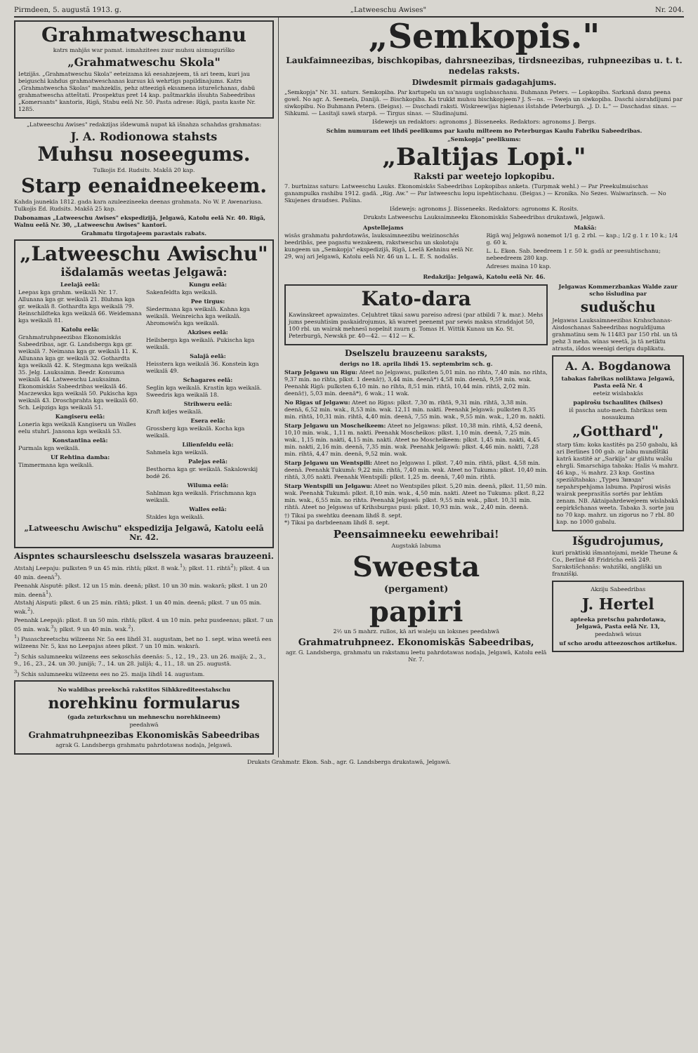Pirmdeen, 5. augustā 1913. g. „Latweeschu Awises" Nr. 204.
Grahmatweschanu
katrs mahjās war pamat. ismahzitees zaur muhsu aismuguriško
„Grahmatweschu Skola"
Ietzijās. „Grahmatweschu Skola" eeteizama kā eesahzejeem, tā ari teem, kuri jau beiguschi kahdus grahmatweschanas kursus kā wehrtigs papildinajums. Katrs „Grahmatwescha Skolas" mahzeklis, pehz atteezigā eksamena isturešchanas, dabū grahmatwescha atteštati. Prospektus pret 14 kap. paštmarkās išsuhta Sabeedribas „Komersants" kantoris, Rigā, Stabu eelā Nr. 50. Pasta adrese: Rigā, pasta kaste Nr. 1285.
„Latweeschu Awises" redakzijas išdewumā nupat kā išnahza schahdas grahmatas:
J. A. Rodionowa stahsts
Muhsu noseegums.
Tulkojis Ed. Rudsits. Makšā 20 kap.
Starp eenaidneekeem.
Kahda jauneklа 1812. gada kara azuleezineeka deenas grahmata. No W. P. Awenariusa. Tulkojis Ed. Rudsits. Makšā 25 kap.
Dabonamas „Latweeschu Awises" ekspedizijā, Jelgawā, Katolu eelā Nr. 40. Rigā, Walnu eelā Nr. 30, „Latweeschu Awises" kantorī.
Grahmatu tirgotajeem parastais rabats.
„Latweeschu Awischu"
išdalamās weetas Jelgawā:
Leelajā eelā:
Leepas kga grahm. weikalā Nr. 17. Allunana kga gr. weikalā 21. Bluhma kga gr. weikalā 8. Gothardta kga weikalā 79. Reinschildteka kga weikalā 66. Weidemana kga weikalā 81.
Katolu eelā:
Grahmatruhpneezibas Ekonomiskās Sabeedribas, agr. G. Landsberga kga gr. weikalā 7. Neimana kga gr. weikalā 11. K. Allunana kga gr. weikalā 32. Gothardta kga weikalā 42. K. Stegmana kga weikalā 35. Jelg. Lauksaimn. Beedr. Konsuma weikalā 44. Latweeschu Lauksaimn. Ekonomiskās Sabeedribas weikalā 46. Maczewska kga weikalā 50. Pukischa kga weikalā 43. Droschprahta kga weikalā 60. Sch. Leipziga kga weikalā 51.
Kangiseru eelā:
Loneria kga weikalā Kangiseru un Walles eelu stuhrī. Jansona kga weikalā 53.
Konstantina eelā:
Purmala kga weikalā.
Uf Rehtina damba:
Timmermana kga weikalā.
Kungu eelā:
Sakenfeldta kga weikalā.
Pee tirgus:
Siedermana kga weikalā. Kahna kga weikalā. Weinreicha kga weikalā. Abromowiča kga weikalā.
Akzises eelā:
Heilsberga kga weikalā. Pukischa kga weikalā.
Salajā eelā:
Heisstera kga weikalā 36. Konstein kga weikalā 49.
Schagares eelā:
Seglin kga weikalā. Krastin kga weikalā. Sweedris kga weikalā 18.
Strihweru eelā:
Kraft kdjes weikalā.
Esera eelā:
Grossberg kga weikalā. Kocha kga weikalā.
Lilienfeldu eelā:
Sahmela kga weikalā.
Palejas eelā:
Besthorna kga gr. weikalā. Sakalowskij bodē 26.
Wiluma eelā:
Sahlman kga weikalā. Frischmana kga weikalā.
Walles eelā:
Stakles kga weikalā.
„Latweeschu Awischu" ekspedizija Jelgawā, Katolu eelā Nr. 42.
Aispntes schaursleeschu dselsszela wasaras brauzeeni.
Atstahj Leepaju: pulksten 9 un 45 min. rihtā; plkst. 8 wak.<sup>1</sup>); plkst. 11. rihtā<sup>2</sup>); plkst. 4 un 40 min. deenā<sup>3</sup>).
Peenahk Aisputē: plkst. 12 un 15 min. deenā; plkst. 10 un 30 min. wakarā; plkst. 1 un 20 min. deenā<sup>1</sup>).
Atstahj Aisputi: plkst. 6 un 25 min. rihtā; plkst. 1 un 40 min. deenā; plkst. 7 un 05 min. wak.<sup>2</sup>).
Peenahk Leepajā: plkst. 8 un 50 min. rihtā; plkst. 4 un 10 min. pehz pusdeenas; plkst. 7 un 05 min. wak.<sup>3</sup>); plkst. 9 un 40 min. wak.<sup>2</sup>).
<sup>1</sup>) Pasaschreetschu wilzeens Nr. 5a ees lihdš 31. augustam, bet no 1. sept. wina weetā ees wilzeens Nr. 5, kas no Leepajas atees plkst. 7 un 10 min. wakarā.
<sup>2</sup>) Schis salumneeku wilzeens ees sekoschās deenās: 5., 12., 19., 23. un 26. maijā; 2., 3., 9., 16., 23., 24. un 30. junijā; 7., 14. un 28. julijā; 4., 11., 18. un 25. augustā.
<sup>3</sup>) Schis salumneeku wilzeens ees no 25. maija lihdš 14. augustam.
No waldibas preekschā rakstitos Sihkkrediteestahschu
norehkinu formularus
(gada zeturkschnu un mehneschu norehkineem)
peedahwā
Grahmatruhpneezibas Ekonomiskās Sabeedribas
agrak G. Landsberga grahmatu pahrdotawas nodaļa, Jelgawā.
„Semkopis."
Laukfaimneezibas, bischkopibas, dahrsneezibas, tirdsneezibas, ruhpneezibas u. t. t. nedelas raksts.
Diwdesmit pirmais gadagahjums.
„Semkopja" Nr. 31. saturs. Semkopiba. Par kartupelu un sa'naugu usglabaschanu. Buhmann Peters. — Lopkopiba. Sarkanā danu peena gowš. No agr. A. Seemela, Danijā. — Bischkopiba. Ka trukkt muhsu bischkopjeem? J. S—ns. — Sweja un siwkopiba. Daschi aisrahdijumi par siwkopibu. No Buhmann Petera. (Beigas). — Daschadi raksti. Wiskreewijas higienas išstahde Peterburgā. „J. D. L." — Daschadas sinas. — Sihkumi. — Lasitaji sawā starpā. — Tirgus sinas. — Sludinajumi.
Išdewejs un redaktors: agronoms J. Bisseneeks. Redaktors: agronoms J. Bergs.
Schim numuram eet lihdš peelikums par kaulu milteem no Peterburgas Kaulu Fabriku Sabeedribas.
„Semkopja" peelikums:
„Baltijas Lopi."
Raksti par weetejo lopkopibu.
7. burtnizas saturs: Latweeschu Lauks. Ekonomiskās Sabeedribas Lopkopibas anketa. (Turpmak wehl.) — Par Preekulmuischas ganampulka rashibu 1912. gadā. „Rig. Aw." — Par latweeschu lopu ispehtischanu. (Beigas.) — Kronika. No Sezes. Waiwarinsch. — No Skujenes draudses. Pašina.
Išdewejs: agronoms J. Bisseneeks. Redaktors: agronoms K. Rosits.
Drukats Latweeschu Lauksaimneeku Ekonomiskās Sabeedribas drukatawā, Jelgawā.
Apstellejams
wisās grahmatu pahrdotawās, lauksaimneezibu weizinoschās beedribās, pee pagastu wezakeem, rakstweschu un skolotaju kungeem un „Semkopja" ekspedizijā, Rigā, Leelā Kehninu eelā Nr. 29, waj ari Jelgawā, Katolu eelā Nr. 46 un L. L. E. S. nodalās.
Makšā:
Rigā waj Jelgawā nonemot 1/1 g. 2 rbl. — kap.; 1/2 g. 1 r. 10 k.; 1/4 g. 60 k.
L. L. Ekon. Sab. beedreem 1 r. 50 k. gadā ar peesuhtischanu; nebeedreem 280 kap.
Adreses maina 10 kap.
Redakzija: Jelgawā, Katolu eelā Nr. 46.
Kato-dara
Kawinskreet apwaizates. Ceļuhtret tikai sawu pareiso adresi (par atbildi 7 k. mar.). Mehs jums peesuhtisim paskaidrojumus, kā wareet peenemt par sewis maksa straddajot 50, 100 rbl. un wairak mehnesī nopelnit zaurn g. Tomas H. Wittik Kunau un Ko. St. Peterburgā, Newskā pr. 40—42. — 412 — K.
Dselszelu brauzeenu saraksts,
derigs no 18. aprila lihdš 15. septembrim sch. g.
Starp Jelgawu un Rigu: Ateet no Jelgawas, pulksten 5,01 min. no rihta, 7,40 min. no rihta, 9,37 min. no rihta, plkst. 1 deenā†), 3,44 min. deenā*) 4,58 min. deenā, 9,59 min. wak. Peenahk Rigā: pulksten 6,10 min. no rihta, 8,51 min. rihtā, 10,44 min. rihtā, 2,02 min. deenā†), 5,03 min. deenā*), 6 wak.; 11 wak.
No Rigas uf Jelgawu: Ateet no Rigas: plkst. 7,30 m. rihtā, 9,31 min. rihtā, 3,38 min. deenā, 6,52 min. wak., 8,53 min. wak. 12,11 min. nakti. Peenahk Jelgawā: pulksten 8,35 min. rihtā, 10,31 min. rihtā, 4,40 min. deenā, 7,55 min. wak., 9,55 min. wak., 1,20 m. nakti.
Starp Jelgawu un Moscheikeem: Ateet no Jelgawas: plkst. 10,38 min. rihtā, 4,52 deenā, 10,10 min. wak., 1,11 m. nakti. Peenahk Moscheikos: plkst. 1,10 min. deenā, 7,25 min. wak., 1,15 min. nakti, 4,15 min. nakti. Ateet no Moscheikeem: plkst. 1,45 min. nakti, 4,45 min. nakti, 2,16 min. deenā, 7,35 min. wak. Peenahk Jelgawā: plkst. 4,46 min. nakti, 7,28 min. rihtā, 4,47 min. deenā, 9,52 min. wak.
Starp Jelgawu un Wentspili: Ateet no Jelgawas I. plkst. 7,40 min. rihtā, plkst. 4,58 min. deenā. Peenahk Tukumā: 9,22 min. rihtā, 7,40 min. wak. Ateet no Tukuma: plkst. 10,40 min. rihtā, 3,05 nakti. Peenahk Wentspilī: plkst. 1,25 m. deenā, 7,40 min. rihtā.
Starp Wentspili un Jelgawu: Ateet no Wentspiles plkst. 5,20 min. deenā, plkst. 11,50 min. wak. Peenahk Tukumā: plkst. 8,10 min. wak., 4,50 min. nakti. Ateet no Tukuma: plkst. 8,22 min. wak., 6,55 min. no rihta. Peenahk Jelgawā: plkst. 9,55 min wak., plkst. 10,31 min. rihtā. Ateet no Jelgawas uf Krihsburgas pusi: plkst. 10,93 min. wak., 2,40 min. deenā.
†) Tikai pa swehtku deenam lihdš 8. sept.
*) Tikai pa darbdeenam lihdš 8. sept.
Peensaimneeku eewehribai!
Augstakā labuma
Sweesta
(pergament)
papiri
2½ un 5 mahrz. rullos, kā ari waleju un loksnes peedahwā
Grahmatruhpneez. Ekonomiskās Sabeedribas,
agr. G. Landsberga, grahmatu un rakstamu leetu pahrdotawas nodaļa, Jelgawā, Katolu eelā Nr. 7.
Jelgawas Kommerzbankas Walde zaur scho išsludina par
sudušchu
Jelgawas Lauksaimneezibas Krahschanas-Aisdoschanas Sabeedribas noguldijuma grahmatinu sem № 11483 par 150 rbl. un tā pehz 3 mehn. winas weetā, ja tā netiktu atrasta, išdos weenigi derigu duplikatu.
A. A. Bogdanowa
tabakas fabrikas noliktawa Jelgawā, Pasta eelā Nr. 4
eeteiz wislabakās
papirošu tschaulites (hilses)
iš pascha auto-mech. fabrikas sem nosaukuma
„Gotthard",
starp tām: koka kastitēs pa 250 gabalu, kā ari Berlines 100 gab. ar labu mundštiki katrā kastitē ar „Sarkija" ar glihtu walšu ehrgli. Smarschiga tabaka: Halis ¼ mahrz. 46 kap., ⅛ mahrz. 23 kap. Gostina speziāltabaka: „Typeu Зивзда" nepahrspehjama labuma. Papirosi wisās wairak peeprasitās sortēs par lehtām zenam. NB. Aktaipahrdewejeem wislabakā eepirkšchanas weeta. Tabaka 3. sorte jau no 70 kap. mahrz. un zigorus no 7 rbl. 80 kap. no 1000 gabalu.
Išgudrojumus,
kuri praktiski išmantojami, mekle Theune & Co., Berlinē 48 Fridricha eelā 249. Sarakstišchanās: wahziški, angliški un franzišķi.
Akziju Sabeedribas
J. Hertel
apteeka pretschu pahrdotawa, Jelgawā, Pasta eelā Nr. 13,
peedahwā wisus
uf scho arodu atteezoschos artikelus.
Drukats Grahmatr. Ekon. Sab., agr. G. Landsberga drukatawā, Jelgawā.